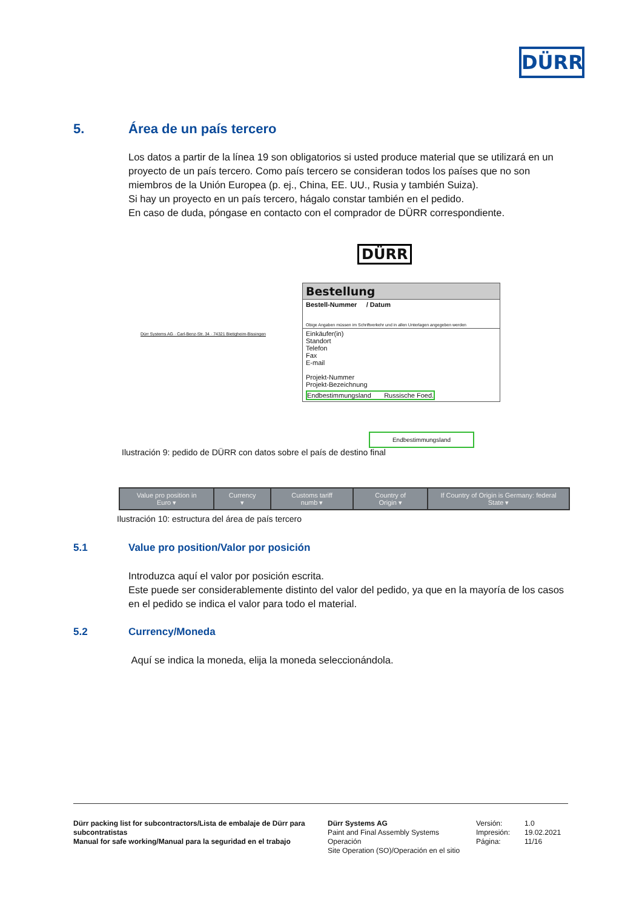DÜRR
5. Área de un país tercero
Los datos a partir de la línea 19 son obligatorios si usted produce material que se utilizará en un proyecto de un país tercero. Como país tercero se consideran todos los países que no son miembros de la Unión Europea (p. ej., China, EE. UU., Rusia y también Suiza).
Si hay un proyecto en un país tercero, hágalo constar también en el pedido.
En caso de duda, póngase en contacto con el comprador de DÜRR correspondiente.
DÜRR
Dürr Systems AG · Carl-Benz-Str. 34 · 74321 Bietigheim-Bissingen
Bestellung
Bestell-Nummer / Datum
Obige Angaben müssen im Schriftverkehr und in allen Unterlagen angegeben werden
Einkäufer(in)
Standort
Telefon
Fax
E-mail
Projekt-Nummer
Projekt-Bezeichnung
Endbestimmungsland Russische Foed.
Endbestimmungsland
Ilustración 9: pedido de DÜRR con datos sobre el país de destino final
| Value pro position in Euro ▾ | Currency ▾ | Customs tariff numb ▾ | Country of Origin ▾ | If Country of Origin is Germany: federal State ▾ |
Ilustración 10: estructura del área de país tercero
5.1 Value pro position/Valor por posición
Introduzca aquí el valor por posición escrita.
Este puede ser considerablemente distinto del valor del pedido, ya que en la mayoría de los casos en el pedido se indica el valor para todo el material.
5.2 Currency/Moneda
Aquí se indica la moneda, elija la moneda seleccionándola.
Dürr packing list for subcontractors/Lista de embalaje de Dürr para subcontratistas
Manual for safe working/Manual para la seguridad en el trabajo
Dürr Systems AG
Paint and Final Assembly Systems
Operación
Site Operation (SO)/Operación en el sitio
Versión:
Impresión:
Página:
1.0
19.02.2021
11/16